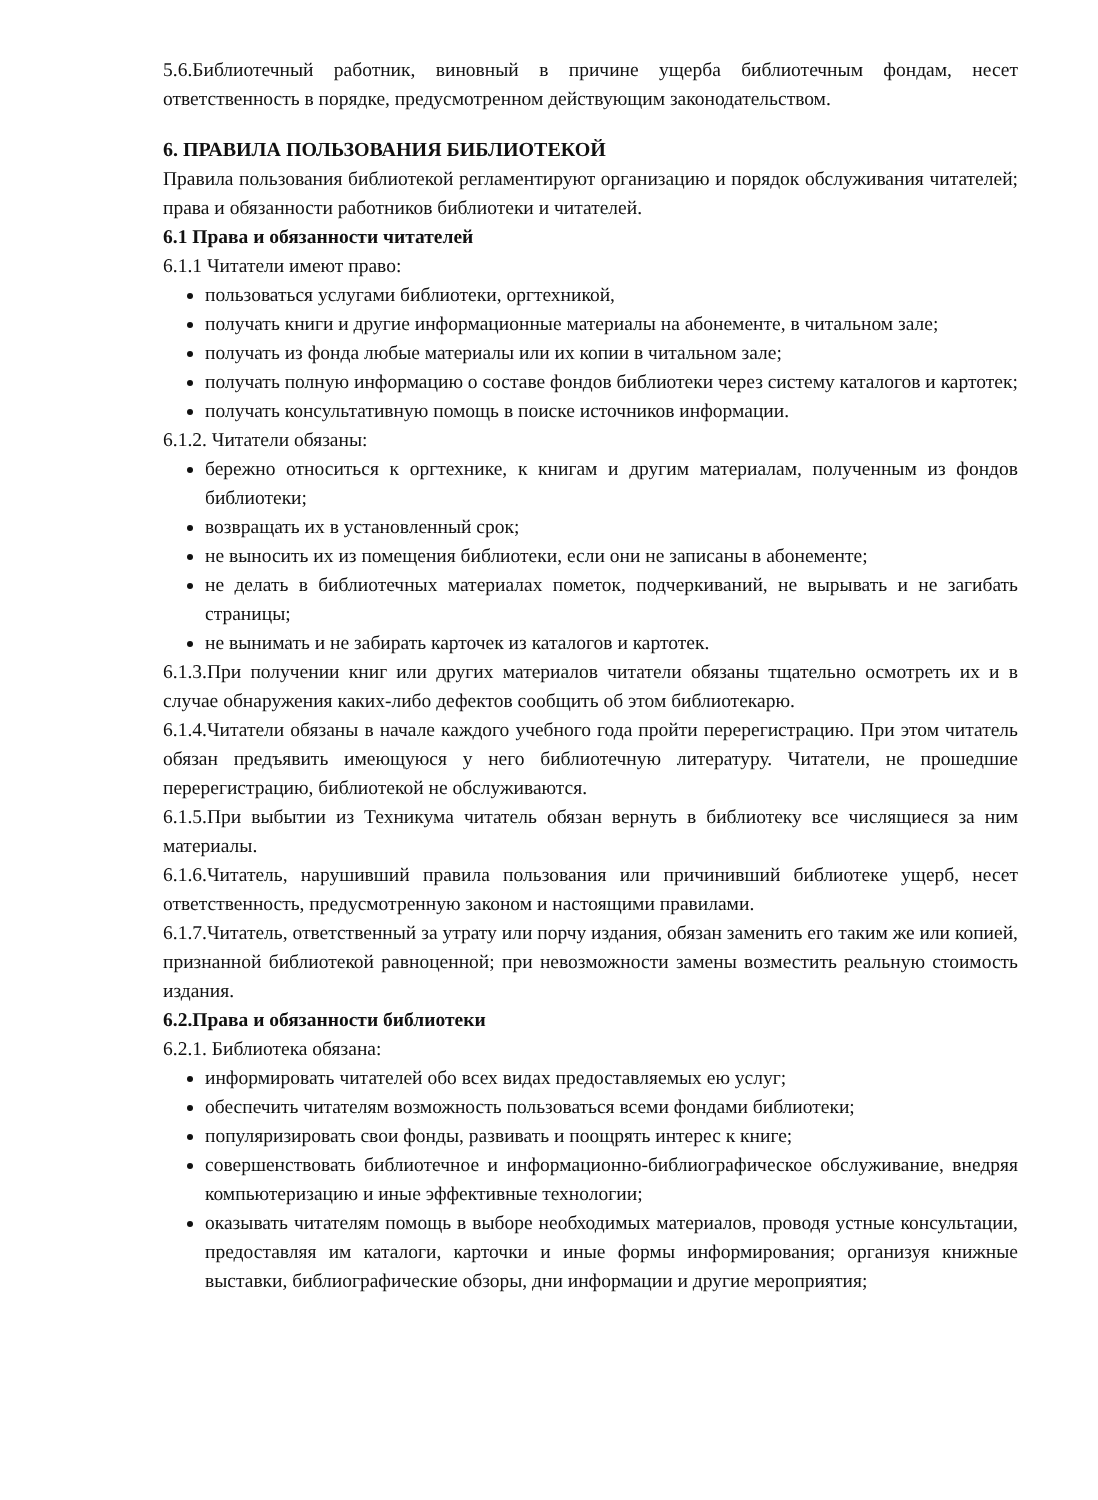5.6.Библиотечный работник, виновный в причине ущерба библиотечным фондам, несет ответственность в порядке, предусмотренном действующим законодательством.
6. ПРАВИЛА ПОЛЬЗОВАНИЯ БИБЛИОТЕКОЙ
Правила пользования библиотекой регламентируют организацию и порядок обслуживания читателей; права и обязанности работников библиотеки и читателей.
6.1 Права и обязанности читателей
6.1.1 Читатели имеют право:
пользоваться услугами библиотеки, оргтехникой,
получать книги и другие информационные материалы на абонементе, в читальном зале;
получать из фонда любые материалы или их копии в читальном зале;
получать полную информацию о составе фондов библиотеки через систему каталогов и картотек;
получать консультативную помощь в поиске источников информации.
6.1.2. Читатели обязаны:
бережно относиться к оргтехнике, к книгам и другим материалам, полученным из фондов библиотеки;
возвращать их в установленный срок;
не выносить их из помещения библиотеки, если они не записаны в абонементе;
не делать в библиотечных материалах пометок, подчеркиваний, не вырывать и не загибать страницы;
не вынимать и не забирать карточек из каталогов и картотек.
6.1.3.При получении книг или других материалов читатели обязаны тщательно осмотреть их и в случае обнаружения каких-либо дефектов сообщить об этом библиотекарю.
6.1.4.Читатели обязаны в начале каждого учебного года пройти перерегистрацию. При этом читатель обязан предъявить имеющуюся у него библиотечную литературу. Читатели, не прошедшие перерегистрацию, библиотекой не обслуживаются.
6.1.5.При выбытии из Техникума читатель обязан вернуть в библиотеку все числящиеся за ним материалы.
6.1.6.Читатель, нарушивший правила пользования или причинивший библиотеке ущерб, несет ответственность, предусмотренную законом и настоящими правилами.
6.1.7.Читатель, ответственный за утрату или порчу издания, обязан заменить его таким же или копией, признанной библиотекой равноценной; при невозможности замены возместить реальную стоимость издания.
6.2.Права и обязанности библиотеки
6.2.1. Библиотека обязана:
информировать читателей обо всех видах предоставляемых ею услуг;
обеспечить читателям возможность пользоваться всеми фондами библиотеки;
популяризировать свои фонды, развивать и поощрять интерес к книге;
совершенствовать библиотечное и информационно-библиографическое обслуживание, внедряя компьютеризацию и иные эффективные технологии;
оказывать читателям помощь в выборе необходимых материалов, проводя устные консультации, предоставляя им каталоги, карточки и иные формы информирования; организуя книжные выставки, библиографические обзоры, дни информации и другие мероприятия;